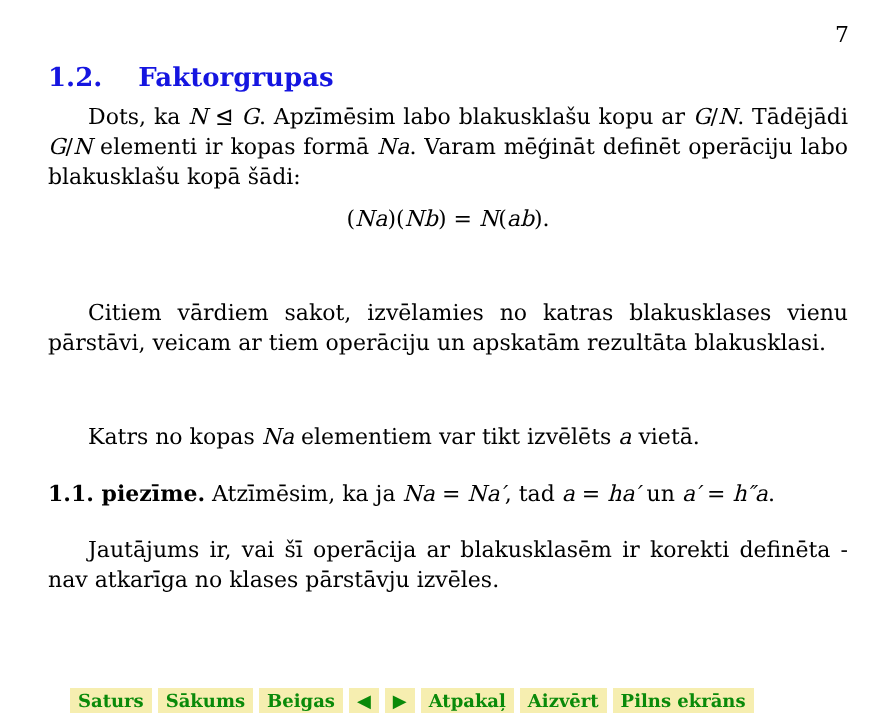7
1.2. Faktorgrupas
Dots, ka N ⊴ G. Apzīmēsim labo blakusklašu kopu ar G/N. Tādējādi G/N elementi ir kopas formā Na. Varam mēģināt definēt operāciju labo blakusklašu kopā šādi:
(Na)(Nb) = N(ab).
Citiem vārdiem sakot, izvēlamies no katras blakusklases vienu pārstāvi, veicam ar tiem operāciju un apskatām rezultāta blakusklasi.
Katrs no kopas Na elementiem var tikt izvēlēts a vietā.
1.1. piezīme. Atzīmēsim, ka ja Na = Na′, tad a = ha′ un a′ = h″a.
Jautājums ir, vai šī operācija ar blakusklasēm ir korekti definēta - nav atkarīga no klases pārstāvju izvēles.
Saturs Sākums Beigas ◀ ▶ Atpakaļ Aizvērt Pilns ekrāns